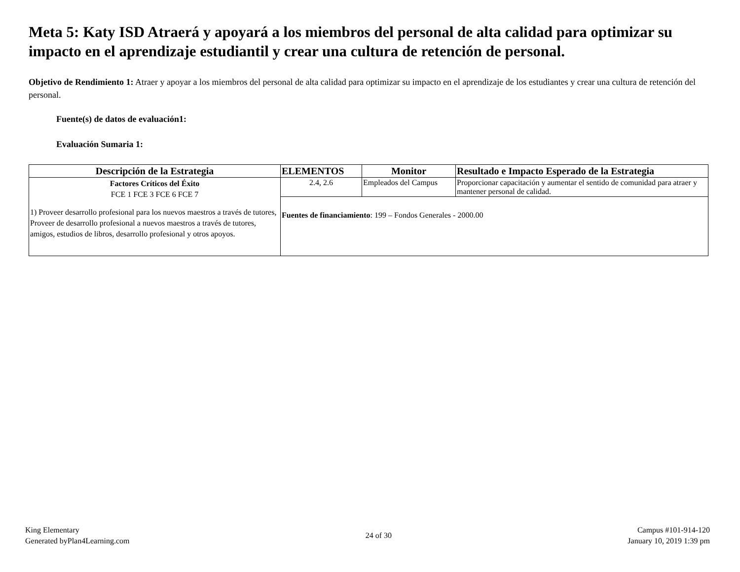Meta 5: Katy ISD Atraerá y apoyará a los miembros del personal de alta calidad para optimizar su impacto en el aprendizaje estudiantil y crear una cultura de retención de personal.
Objetivo de Rendimiento 1: Atraer y apoyar a los miembros del personal de alta calidad para optimizar su impacto en el aprendizaje de los estudiantes y crear una cultura de retención del personal.
Fuente(s) de datos de evaluación1:
Evaluación Sumaria 1:
| Descripción de la Estrategia | ELEMENTOS | Monitor | Resultado e Impacto Esperado de la Estrategia |
| --- | --- | --- | --- |
| Factores Críticos del Éxito FCE 1 FCE 3 FCE 6 FCE 7 1) Proveer desarrollo profesional para los nuevos maestros a través de tutores, Proveer de desarrollo profesional a nuevos maestros a través de tutores, amigos, estudios de libros, desarrollo profesional y otros apoyos. | 2.4, 2.6 | Empleados del Campus | Proporcionar capacitación y aumentar el sentido de comunidad para atraer y mantener personal de calidad. |
| | Fuentes de financiamiento : 199 – Fondos Generales - 2000.00 | | |
King Elementary
Generated byPlan4Learning.com
24 of 30
Campus #101-914-120
January 10, 2019 1:39 pm